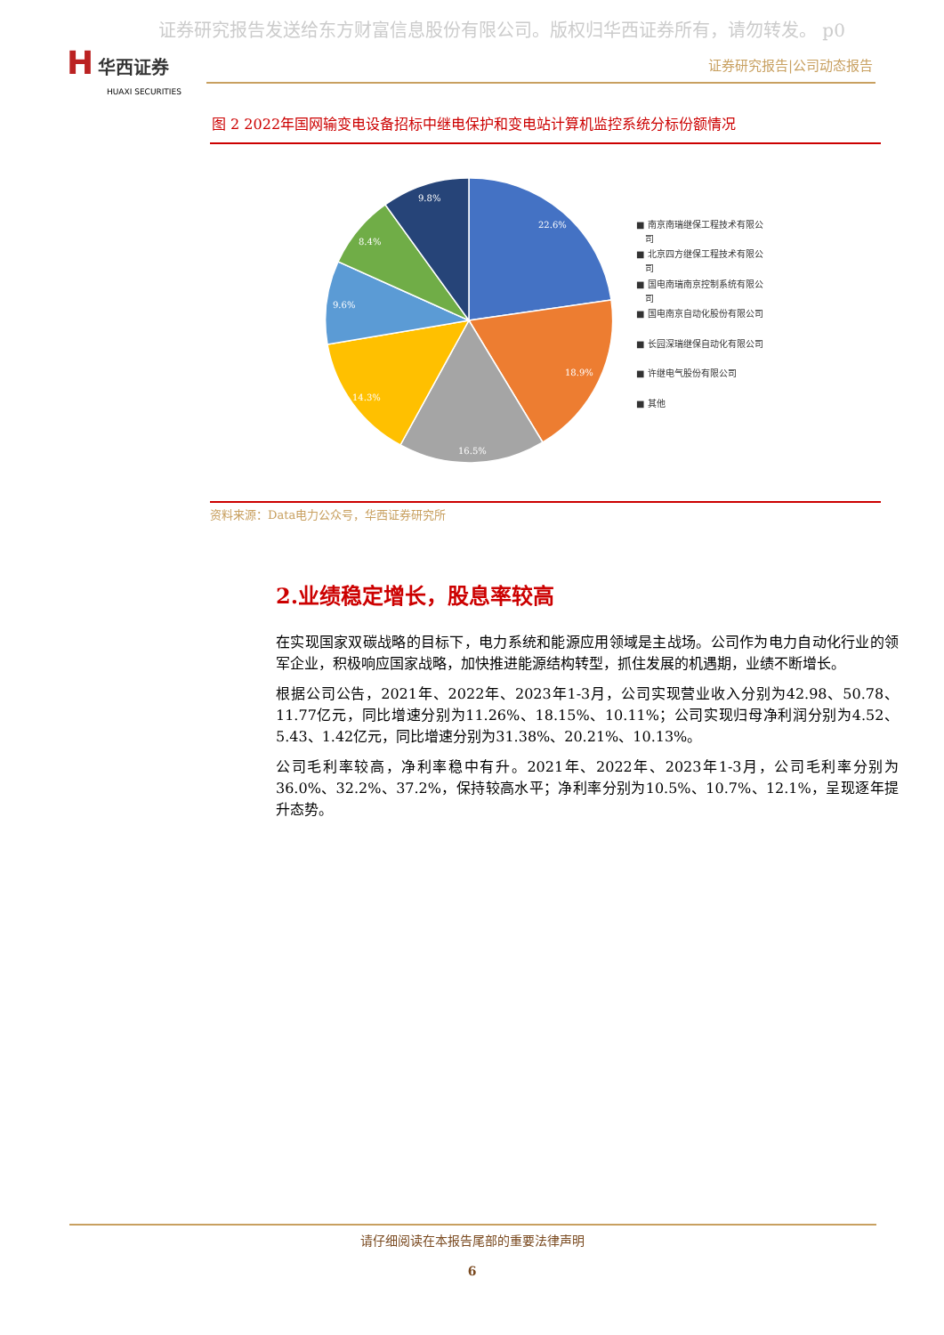证券研究报告发送给东方财富信息股份有限公司。版权归华西证券所有，请勿转发。 p0
H 华西证券
HUAXI SECURITIES
证券研究报告|公司动态报告
图 2 2022年国网输变电设备招标中继电保护和变电站计算机监控系统分标份额情况
22.6%
18.9%
16.5%
14.3%
9.6%
8.4%
9.8%
■ 南京南瑞继保工程技术有限公
司
■ 北京四方继保工程技术有限公
司
■ 国电南瑞南京控制系统有限公
司
■ 国电南京自动化股份有限公司
■ 长园深瑞继保自动化有限公司
■ 许继电气股份有限公司
■ 其他
资料来源：Data电力公众号，华西证券研究所
2.业绩稳定增长，股息率较高
在实现国家双碳战略的目标下，电力系统和能源应用领域是主战场。公司作为电力自动化行业的领军企业，积极响应国家战略，加快推进能源结构转型，抓住发展的机遇期，业绩不断增长。
根据公司公告，2021年、2022年、2023年1-3月，公司实现营业收入分别为42.98、50.78、11.77亿元，同比增速分别为11.26%、18.15%、10.11%；公司实现归母净利润分别为4.52、5.43、1.42亿元，同比增速分别为31.38%、20.21%、10.13%。
公司毛利率较高，净利率稳中有升。2021年、2022年、2023年1-3月，公司毛利率分别为36.0%、32.2%、37.2%，保持较高水平；净利率分别为10.5%、10.7%、12.1%，呈现逐年提升态势。
请仔细阅读在本报告尾部的重要法律声明
6